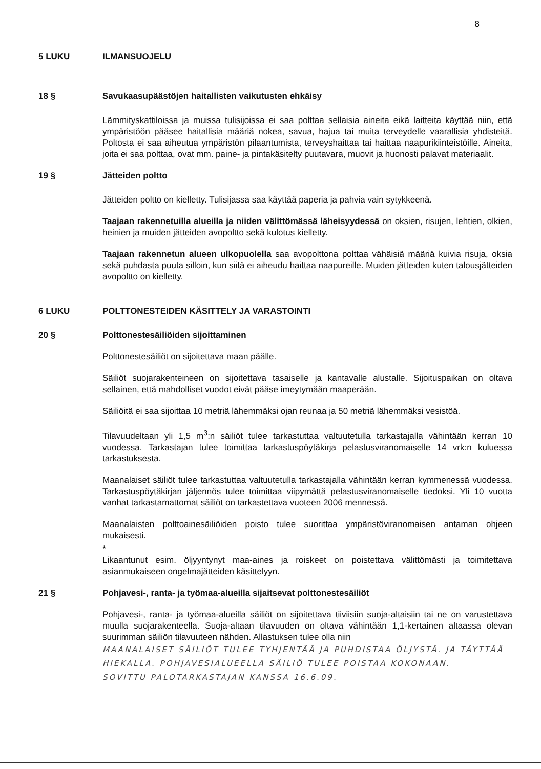8
5 LUKU ILMANSUOJELU
18 § Savukaasupäästöjen haitallisten vaikutusten ehkäisy
Lämmityskattiloissa ja muissa tulisijoissa ei saa polttaa sellaisia aineita eikä laitteita käyttää niin, että ympäristöön pääsee haitallisia määriä nokea, savua, hajua tai muita terveydelle vaarallisia yhdisteitä. Poltosta ei saa aiheutua ympäristön pilaantumista, terveyshaittaa tai haittaa naapurikiinteistöille. Aineita, joita ei saa polttaa, ovat mm. paine- ja pintakäsitelty puutavara, muovit ja huonosti palavat materiaalit.
19 § Jätteiden poltto
Jätteiden poltto on kielletty. Tulisijassa saa käyttää paperia ja pahvia vain sytykkeenä.
Taajaan rakennetuilla alueilla ja niiden välittömässä läheisyydessä on oksien, risujen, lehtien, olkien, heinien ja muiden jätteiden avopoltto sekä kulotus kielletty.
Taajaan rakennetun alueen ulkopuolella saa avopolttona polttaa vähäisiä määriä kuivia risuja, oksia sekä puhdasta puuta silloin, kun siitä ei aiheudu haittaa naapureille. Muiden jätteiden kuten talousjätteiden avopoltto on kielletty.
6 LUKU POLTTONESTEIDEN KÄSITTELY JA VARASTOINTI
20 § Polttonestesäiliöiden sijoittaminen
Polttonestesäiliöt on sijoitettava maan päälle.
Säiliöt suojarakenteineen on sijoitettava tasaiselle ja kantavalle alustalle. Sijoituspaikan on oltava sellainen, että mahdolliset vuodot eivät pääse imeytymään maaperään.
Säiliöitä ei saa sijoittaa 10 metriä lähemmäksi ojan reunaa ja 50 metriä lähemmäksi vesistöä.
Tilavuudeltaan yli 1,5 m<sup>3</sup>:n säiliöt tulee tarkastuttaa valtuutetulla tarkastajalla vähintään kerran 10 vuodessa. Tarkastajan tulee toimittaa tarkastuspöytäkirja pelastusviranomaiselle 14 vrk:n kuluessa tarkastuksesta.
Maanalaiset säiliöt tulee tarkastuttaa valtuutetulla tarkastajalla vähintään kerran kymmenessä vuodessa. Tarkastuspöytäkirjan jäljennös tulee toimittaa viipymättä pelastusviranomaiselle tiedoksi. Yli 10 vuotta vanhat tarkastamattomat säiliöt on tarkastettava vuoteen 2006 mennessä.
Maanalaisten polttoainesäiliöiden poisto tulee suorittaa ympäristöviranomaisen antaman ohjeen mukaisesti.
*
Likaantunut esim. öljyyntynyt maa-aines ja roiskeet on poistettava välittömästi ja toimitettava asianmukaiseen ongelmajätteiden käsittelyyn.
21 § Pohjavesi-, ranta- ja työmaa-alueilla sijaitsevat polttonestesäiliöt
Pohjavesi-, ranta- ja työmaa-alueilla säiliöt on sijoitettava tiiviisiin suoja-altaisiin tai ne on varustettava muulla suojarakenteella. Suoja-altaan tilavuuden on oltava vähintään 1,1-kertainen altaassa olevan suurimman säiliön tilavuuteen nähden. Allastuksen tulee olla niin
MAANALAISET SÄILIÖT TULEE TYHJENTÄÄ JA PUHDISTAA ÖLJYSTÄ. JA TÄYTTÄÄ HIEKALLA. POHJAVESIALUEELLA SÄILIÖ TULEE POISTAA KOKONAAN.
SOVITTU PALOTARKASTAJAN KANSSA 16.6.09.